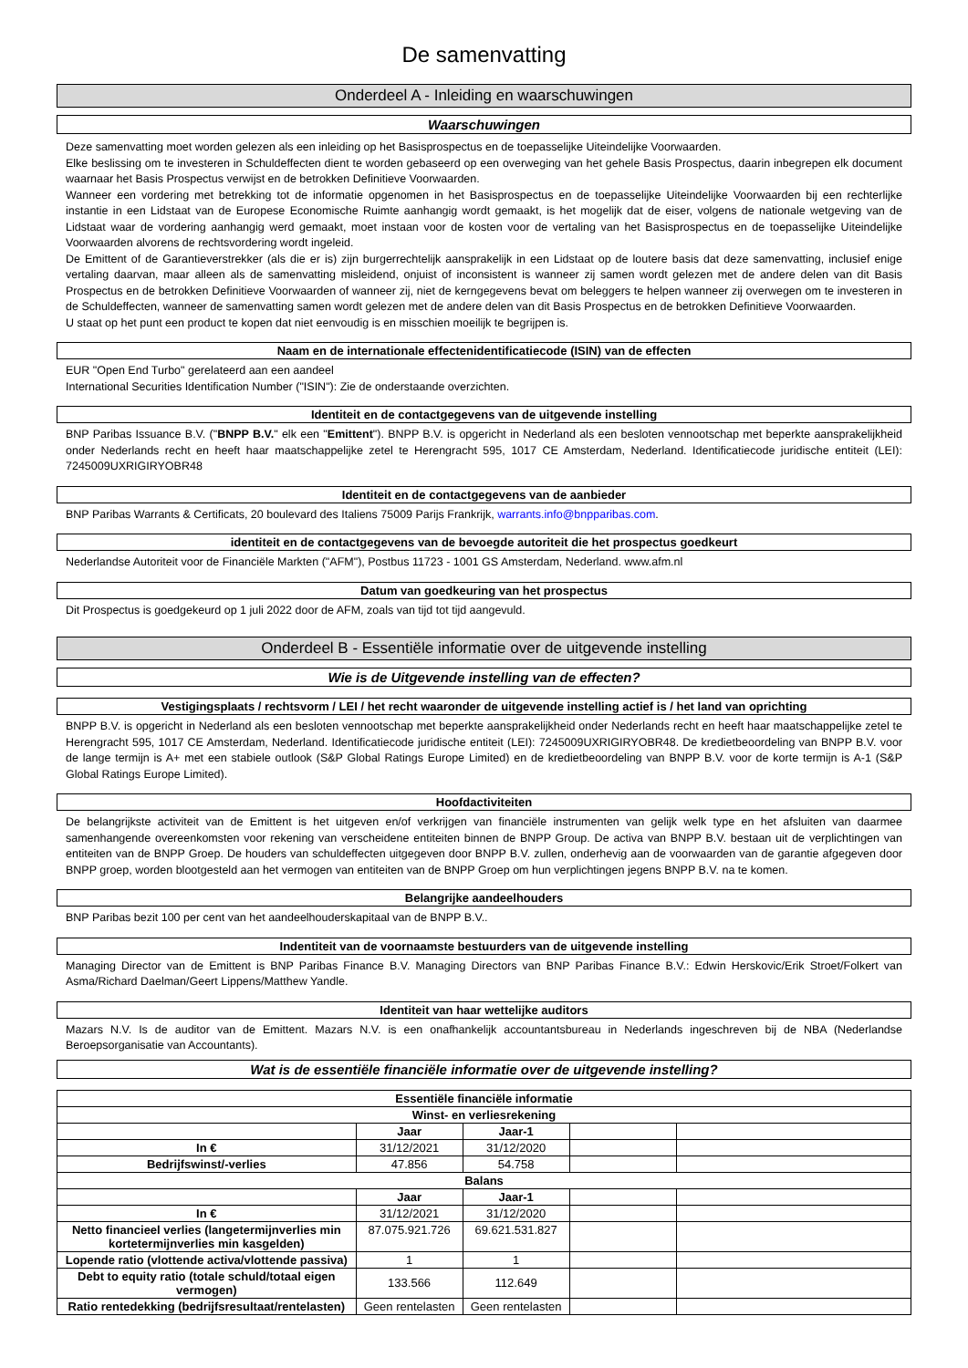De samenvatting
Onderdeel A - Inleiding en waarschuwingen
Waarschuwingen
Deze samenvatting moet worden gelezen als een inleiding op het Basisprospectus en de toepasselijke Uiteindelijke Voorwaarden.
Elke beslissing om te investeren in Schuldeffecten dient te worden gebaseerd op een overweging van het gehele Basis Prospectus, daarin inbegrepen elk document waarnaar het Basis Prospectus verwijst en de betrokken Definitieve Voorwaarden.
Wanneer een vordering met betrekking tot de informatie opgenomen in het Basisprospectus en de toepasselijke Uiteindelijke Voorwaarden bij een rechterlijke instantie in een Lidstaat van de Europese Economische Ruimte aanhangig wordt gemaakt, is het mogelijk dat de eiser, volgens de nationale wetgeving van de Lidstaat waar de vordering aanhangig werd gemaakt, moet instaan voor de kosten voor de vertaling van het Basisprospectus en de toepasselijke Uiteindelijke Voorwaarden alvorens de rechtsvordering wordt ingeleid.
De Emittent of de Garantieverstrekker (als die er is) zijn burgerrechtelijk aansprakelijk in een Lidstaat op de loutere basis dat deze samenvatting, inclusief enige vertaling daarvan, maar alleen als de samenvatting misleidend, onjuist of inconsistent is wanneer zij samen wordt gelezen met de andere delen van dit Basis Prospectus en de betrokken Definitieve Voorwaarden of wanneer zij, niet de kerngegevens bevat om beleggers te helpen wanneer zij overwegen om te investeren in de Schuldeffecten, wanneer de samenvatting samen wordt gelezen met de andere delen van dit Basis Prospectus en de betrokken Definitieve Voorwaarden.
U staat op het punt een product te kopen dat niet eenvoudig is en misschien moeilijk te begrijpen is.
Naam en de internationale effectenidentificatiecode (ISIN) van de effecten
EUR "Open End Turbo" gerelateerd aan een aandeel
International Securities Identification Number ("ISIN"): Zie de onderstaande overzichten.
Identiteit en de contactgegevens van de uitgevende instelling
BNP Paribas Issuance B.V. ("BNPP B.V." elk een "Emittent"). BNPP B.V. is opgericht in Nederland als een besloten vennootschap met beperkte aansprakelijkheid onder Nederlands recht en heeft haar maatschappelijke zetel te Herengracht 595, 1017 CE Amsterdam, Nederland. Identificatiecode juridische entiteit (LEI): 7245009UXRIGIRYOBR48
Identiteit en de contactgegevens van de aanbieder
BNP Paribas Warrants & Certificats, 20 boulevard des Italiens 75009 Parijs Frankrijk, warrants.info@bnpparibas.com.
identiteit en de contactgegevens van de bevoegde autoriteit die het prospectus goedkeurt
Nederlandse Autoriteit voor de Financiële Markten ("AFM"), Postbus 11723 - 1001 GS Amsterdam, Nederland. www.afm.nl
Datum van goedkeuring van het prospectus
Dit Prospectus is goedgekeurd op 1 juli 2022 door de AFM, zoals van tijd tot tijd aangevuld.
Onderdeel B - Essentiële informatie over de uitgevende instelling
Wie is de Uitgevende instelling van de effecten?
Vestigingsplaats / rechtsvorm / LEI / het recht waaronder de uitgevende instelling actief is / het land van oprichting
BNPP B.V. is opgericht in Nederland als een besloten vennootschap met beperkte aansprakelijkheid onder Nederlands recht en heeft haar maatschappelijke zetel te Herengracht 595, 1017 CE Amsterdam, Nederland. Identificatiecode juridische entiteit (LEI): 7245009UXRIGIRYOBR48. De kredietbeoordeling van BNPP B.V. voor de lange termijn is A+ met een stabiele outlook (S&P Global Ratings Europe Limited) en de kredietbeoordeling van BNPP B.V. voor de korte termijn is A-1 (S&P Global Ratings Europe Limited).
Hoofdactiviteiten
De belangrijkste activiteit van de Emittent is het uitgeven en/of verkrijgen van financiële instrumenten van gelijk welk type en het afsluiten van daarmee samenhangende overeenkomsten voor rekening van verscheidene entiteiten binnen de BNPP Group. De activa van BNPP B.V. bestaan uit de verplichtingen van entiteiten van de BNPP Groep. De houders van schuldeffecten uitgegeven door BNPP B.V. zullen, onderhevig aan de voorwaarden van de garantie afgegeven door BNPP groep, worden blootgesteld aan het vermogen van entiteiten van de BNPP Groep om hun verplichtingen jegens BNPP B.V. na te komen.
Belangrijke aandeelhouders
BNP Paribas bezit 100 per cent van het aandeelhouderskapitaal van de BNPP B.V..
Indentiteit van de voornaamste bestuurders van de uitgevende instelling
Managing Director van de Emittent is BNP Paribas Finance B.V. Managing Directors van BNP Paribas Finance B.V.: Edwin Herskovic/Erik Stroet/Folkert van Asma/Richard Daelman/Geert Lippens/Matthew Yandle.
Identiteit van haar wettelijke auditors
Mazars N.V. Is de auditor van de Emittent. Mazars N.V. is een onafhankelijk accountantsbureau in Nederlands ingeschreven bij de NBA (Nederlandse Beroepsorganisatie van Accountants).
Wat is de essentiële financiële informatie over de uitgevende instelling?
| Essentiële financiële informatie | | | | |
| --- | --- | --- | --- | --- |
| Winst- en verliesrekening | | | | |
| | Jaar | Jaar-1 | | |
| In € | 31/12/2021 | 31/12/2020 | | |
| Bedrijfswinst/-verlies | 47.856 | 54.758 | | |
| Balans | | | | |
| | Jaar | Jaar-1 | | |
| In € | 31/12/2021 | 31/12/2020 | | |
| Netto financieel verlies (langetermijnverlies min kortetermijnverlies min kasgelden) | 87.075.921.726 | 69.621.531.827 | | |
| Lopende ratio (vlottende activa/vlottende passiva) | 1 | 1 | | |
| Debt to equity ratio (totale schuld/totaal eigen vermogen) | 133.566 | 112.649 | | |
| Ratio rentedekking (bedrijfsresultaat/rentelasten) | Geen rentelasten | Geen rentelasten | | |